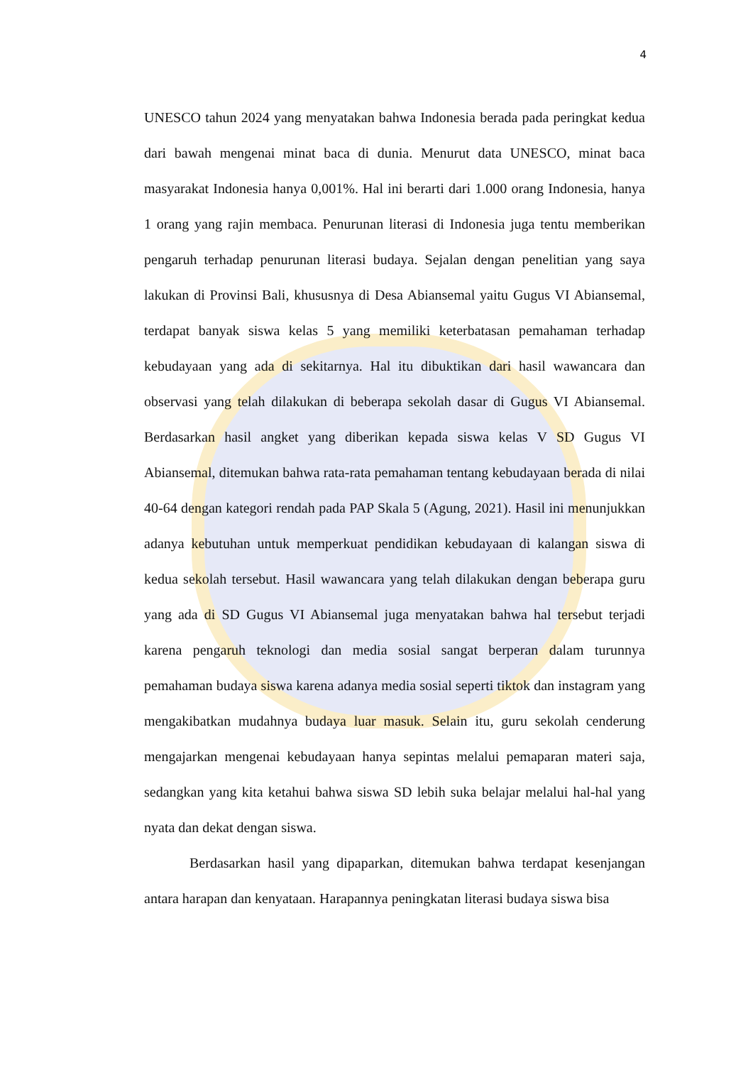4
UNESCO tahun 2024 yang menyatakan bahwa Indonesia berada pada peringkat kedua dari bawah mengenai minat baca di dunia. Menurut data UNESCO, minat baca masyarakat Indonesia hanya 0,001%. Hal ini berarti dari 1.000 orang Indonesia, hanya 1 orang yang rajin membaca. Penurunan literasi di Indonesia juga tentu memberikan pengaruh terhadap penurunan literasi budaya. Sejalan dengan penelitian yang saya lakukan di Provinsi Bali, khususnya di Desa Abiansemal yaitu Gugus VI Abiansemal, terdapat banyak siswa kelas 5 yang memiliki keterbatasan pemahaman terhadap kebudayaan yang ada di sekitarnya. Hal itu dibuktikan dari hasil wawancara dan observasi yang telah dilakukan di beberapa sekolah dasar di Gugus VI Abiansemal. Berdasarkan hasil angket yang diberikan kepada siswa kelas V SD Gugus VI Abiansemal, ditemukan bahwa rata-rata pemahaman tentang kebudayaan berada di nilai 40-64 dengan kategori rendah pada PAP Skala 5 (Agung, 2021). Hasil ini menunjukkan adanya kebutuhan untuk memperkuat pendidikan kebudayaan di kalangan siswa di kedua sekolah tersebut. Hasil wawancara yang telah dilakukan dengan beberapa guru yang ada di SD Gugus VI Abiansemal juga menyatakan bahwa hal tersebut terjadi karena pengaruh teknologi dan media sosial sangat berperan dalam turunnya pemahaman budaya siswa karena adanya media sosial seperti tiktok dan instagram yang mengakibatkan mudahnya budaya luar masuk. Selain itu, guru sekolah cenderung mengajarkan mengenai kebudayaan hanya sepintas melalui pemaparan materi saja, sedangkan yang kita ketahui bahwa siswa SD lebih suka belajar melalui hal-hal yang nyata dan dekat dengan siswa.
Berdasarkan hasil yang dipaparkan, ditemukan bahwa terdapat kesenjangan antara harapan dan kenyataan. Harapannya peningkatan literasi budaya siswa bisa